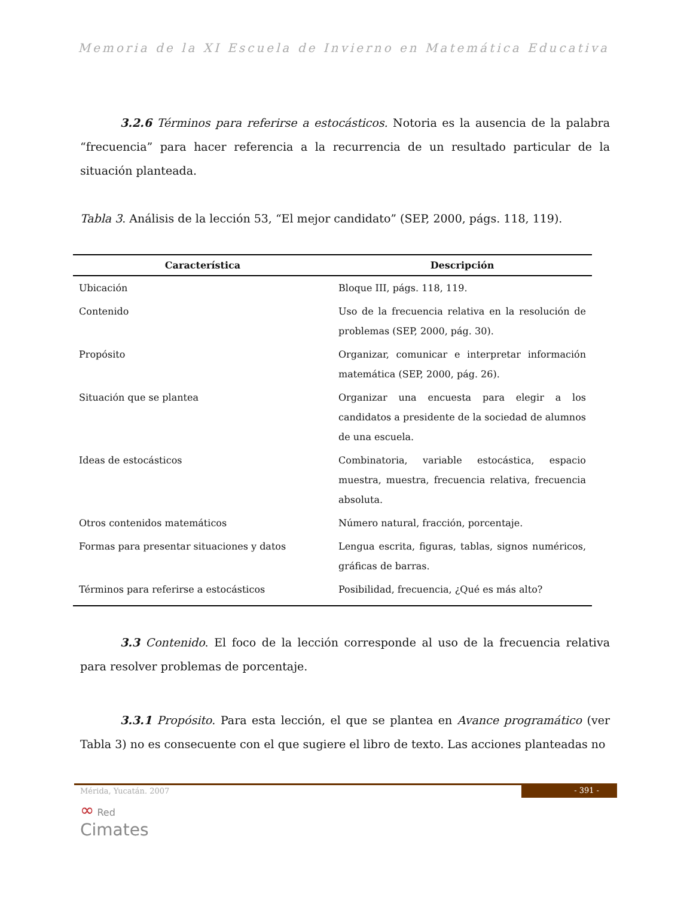Memoria de la XI Escuela de Invierno en Matemática Educativa
3.2.6 Términos para referirse a estocásticos. Notoria es la ausencia de la palabra “frecuencia” para hacer referencia a la recurrencia de un resultado particular de la situación planteada.
Tabla 3. Análisis de la lección 53, “El mejor candidato” (SEP, 2000, págs. 118, 119).
| Característica | Descripción |
| --- | --- |
| Ubicación | Bloque III, págs. 118, 119. |
| Contenido | Uso de la frecuencia relativa en la resolución de problemas (SEP, 2000, pág. 30). |
| Propósito | Organizar, comunicar e interpretar información matemática (SEP, 2000, pág. 26). |
| Situación que se plantea | Organizar una encuesta para elegir a los candidatos a presidente de la sociedad de alumnos de una escuela. |
| Ideas de estocásticos | Combinatoria, variable estocástica, espacio muestra, muestra, frecuencia relativa, frecuencia absoluta. |
| Otros contenidos matemáticos | Número natural, fracción, porcentaje. |
| Formas para presentar situaciones y datos | Lengua escrita, figuras, tablas, signos numéricos, gráficas de barras. |
| Términos para referirse a estocásticos | Posibilidad, frecuencia, ¿Qué es más alto? |
3.3 Contenido. El foco de la lección corresponde al uso de la frecuencia relativa para resolver problemas de porcentaje.
3.3.1 Propósito. Para esta lección, el que se plantea en Avance programático (ver Tabla 3) no es consecuente con el que sugiere el libro de texto. Las acciones planteadas no
Mérida, Yucatán. 2007
- 391 -
∞ Red
Cimates